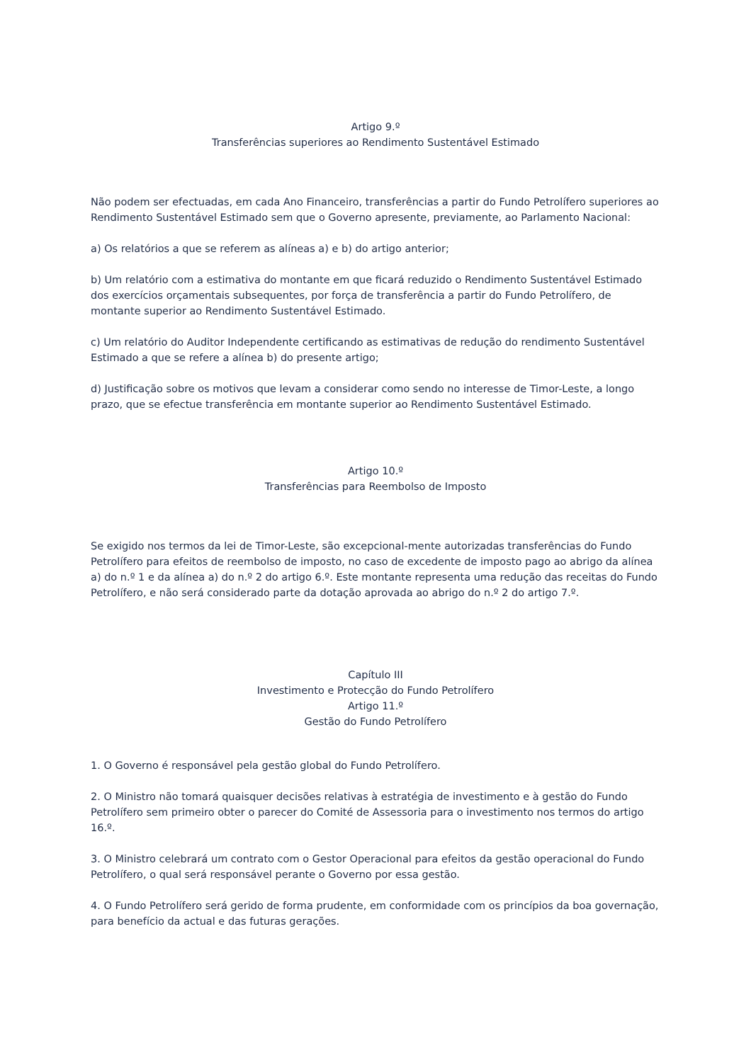Artigo 9.º
Transferências superiores ao Rendimento Sustentável Estimado
Não podem ser efectuadas, em cada Ano Financeiro, transferências a partir do Fundo Petrolífero superiores ao Rendimento Sustentável Estimado sem que o Governo apresente, previamente, ao Parlamento Nacional:
a) Os relatórios a que se referem as alíneas a) e b) do artigo anterior;
b) Um relatório com a estimativa do montante em que ficará reduzido o Rendimento Sustentável Estimado dos exercícios orçamentais subsequentes, por força de transferência a partir do Fundo Petrolífero, de montante superior ao Rendimento Sustentável Estimado.
c) Um relatório do Auditor Independente certificando as estimativas de redução do rendimento Sustentável Estimado a que se refere a alínea b) do presente artigo;
d) Justificação sobre os motivos que levam a considerar como sendo no interesse de Timor-Leste, a longo prazo, que se efectue transferência em montante superior ao Rendimento Sustentável Estimado.
Artigo 10.º
Transferências para Reembolso de Imposto
Se exigido nos termos da lei de Timor-Leste, são excepcional-mente autorizadas transferências do Fundo Petrolífero para efeitos de reembolso de imposto, no caso de excedente de imposto pago ao abrigo da alínea a) do n.º 1 e da alínea a) do n.º 2 do artigo 6.º. Este montante representa uma redução das receitas do Fundo Petrolífero, e não será considerado parte da dotação aprovada ao abrigo do n.º 2 do artigo 7.º.
Capítulo III
Investimento e Protecção do Fundo Petrolífero
Artigo 11.º
Gestão do Fundo Petrolífero
1. O Governo é responsável pela gestão global do Fundo Petrolífero.
2. O Ministro não tomará quaisquer decisões relativas à estratégia de investimento e à gestão do Fundo Petrolífero sem primeiro obter o parecer do Comité de Assessoria para o investimento nos termos do artigo 16.º.
3. O Ministro celebrará um contrato com o Gestor Operacional para efeitos da gestão operacional do Fundo Petrolífero, o qual será responsável perante o Governo por essa gestão.
4. O Fundo Petrolífero será gerido de forma prudente, em conformidade com os princípios da boa governação, para benefício da actual e das futuras gerações.